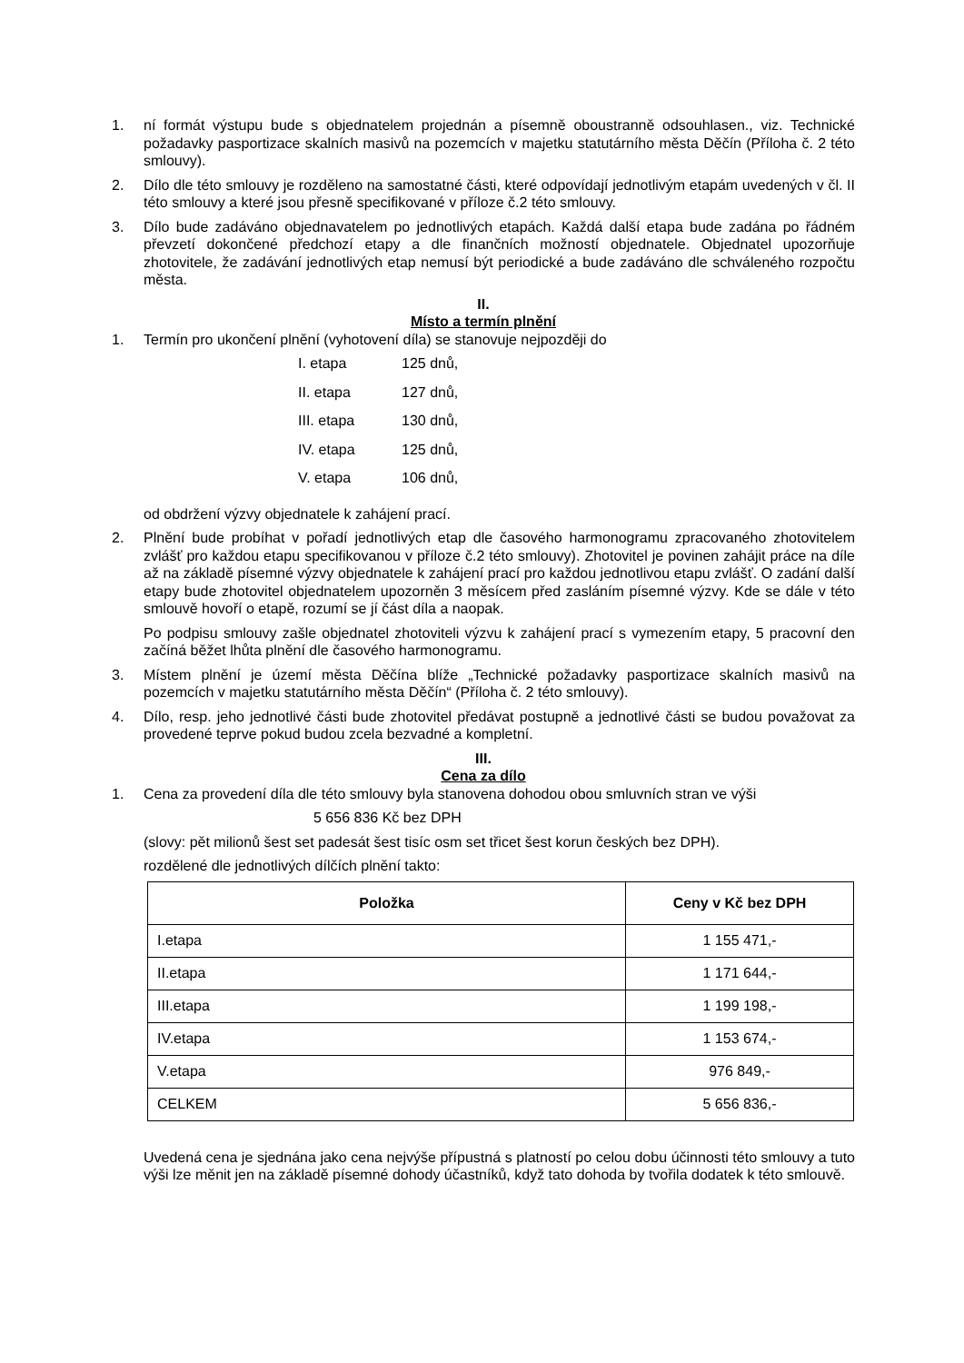1. ní formát výstupu bude s objednatelem projednán a písemně oboustranně odsouhlasen., viz. Technické požadavky pasportizace skalních masivů na pozemcích v majetku statutárního města Děčín (Příloha č. 2 této smlouvy).
2. Dílo dle této smlouvy je rozděleno na samostatné části, které odpovídají jednotlivým etapám uvedených v čl. II této smlouvy a které jsou přesně specifikované v příloze č.2 této smlouvy.
3. Dílo bude zadáváno objednavatelem po jednotlivých etapách. Každá další etapa bude zadána po řádném převzetí dokončené předchozí etapy a dle finančních možností objednatele. Objednatel upozorňuje zhotovitele, že zadávání jednotlivých etap nemusí být periodické a bude zadáváno dle schváleného rozpočtu města.
II.
Místo a termín plnění
1. Termín pro ukončení plnění (vyhotovení díla) se stanovuje nejpozději do
I. etapa 125 dnů,
II. etapa 127 dnů,
III. etapa 130 dnů,
IV. etapa 125 dnů,
V. etapa 106 dnů,
od obdržení výzvy objednatele k zahájení prací.
2. Plnění bude probíhat v pořadí jednotlivých etap dle časového harmonogramu zpracovaného zhotovitelem zvlášť pro každou etapu specifikovanou v příloze č.2 této smlouvy). Zhotovitel je povinen zahájit práce na díle až na základě písemné výzvy objednatele k zahájení prací pro každou jednotlivou etapu zvlášť. O zadání další etapy bude zhotovitel objednatelem upozorněn 3 měsícem před zasláním písemné výzvy. Kde se dále v této smlouvě hovoří o etapě, rozumí se jí část díla a naopak.
Po podpisu smlouvy zašle objednatel zhotoviteli výzvu k zahájení prací s vymezením etapy, 5 pracovní den začíná běžet lhůta plnění dle časového harmonogramu.
3. Místem plnění je území města Děčína blíže „Technické požadavky pasportizace skalních masivů na pozemcích v majetku statutárního města Děčín“ (Příloha č. 2 této smlouvy).
4. Dílo, resp. jeho jednotlivé části bude zhotovitel předávat postupně a jednotlivé části se budou považovat za provedené teprve pokud budou zcela bezvadné a kompletní.
III.
Cena za dílo
1. Cena za provedení díla dle této smlouvy byla stanovena dohodou obou smluvních stran ve výši
5 656 836 Kč bez DPH
(slovy: pět milionů šest set padesát šest tisíc osm set třicet šest korun českých bez DPH).
rozdělené dle jednotlivých dílčích plnění takto:
| Položka | Ceny v Kč bez DPH |
| --- | --- |
| I.etapa | 1 155 471,- |
| II.etapa | 1 171 644,- |
| III.etapa | 1 199 198,- |
| IV.etapa | 1 153 674,- |
| V.etapa | 976 849,- |
| CELKEM | 5 656 836,- |
Uvedená cena je sjednána jako cena nejvýše přípustná s platností po celou dobu účinnosti této smlouvy a tuto výši lze měnit jen na základě písemné dohody účastníků, když tato dohoda by tvořila dodatek k této smlouvě.